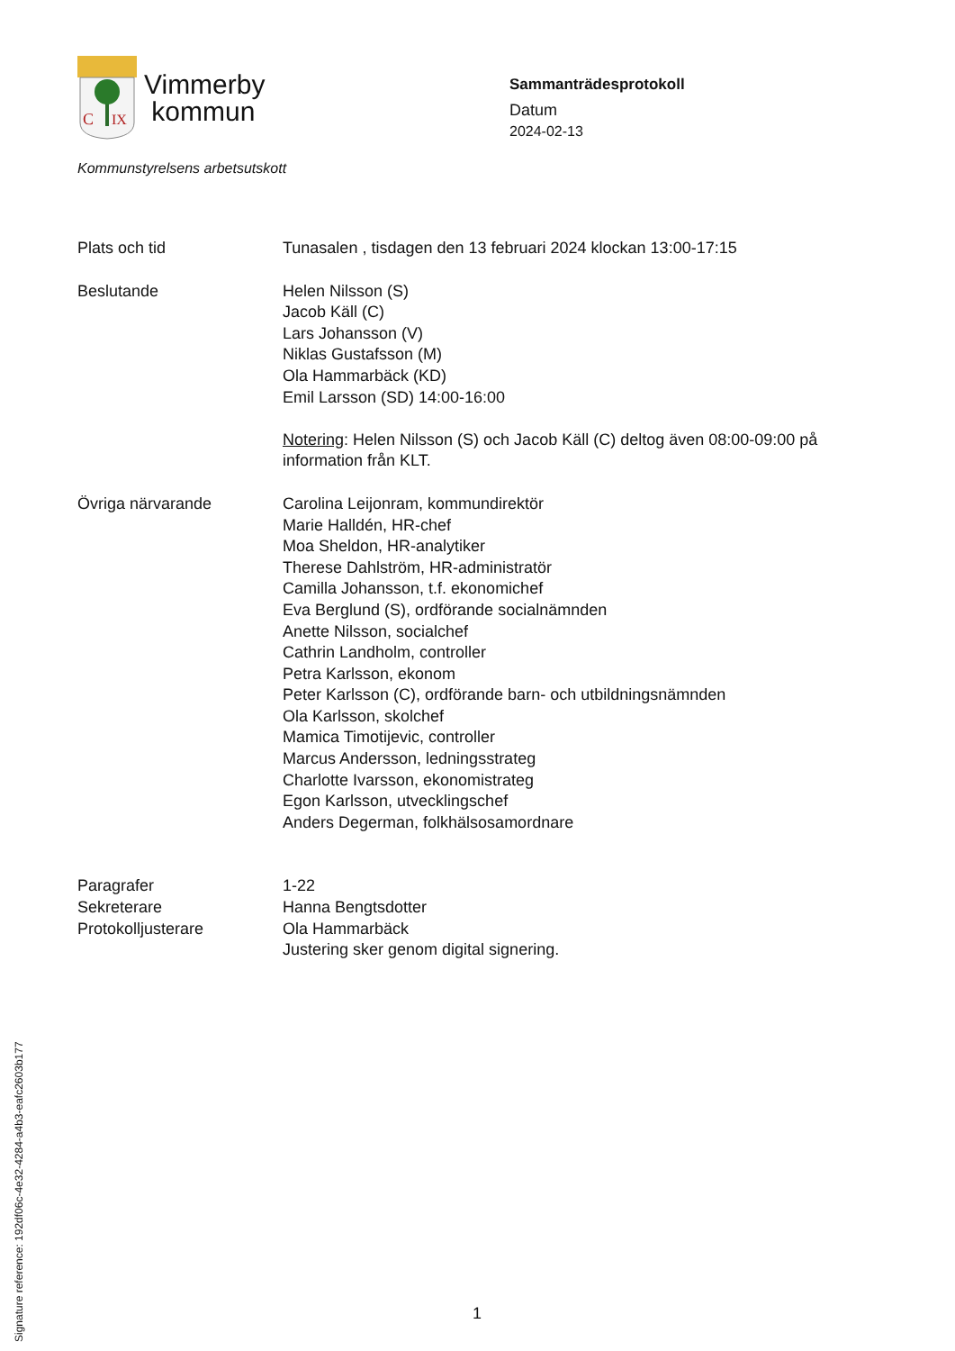C
IX
Vimmerby
kommun
Sammanträdesprotokoll
Datum
2024-02-13
Kommunstyrelsens arbetsutskott
Plats och tid Tunasalen , tisdagen den 13 februari 2024 klockan 13:00-17:15
Beslutande Helen Nilsson (S)
Jacob Käll (C)
Lars Johansson (V)
Niklas Gustafsson (M)
Ola Hammarbäck (KD)
Emil Larsson (SD) 14:00-16:00
Notering: Helen Nilsson (S) och Jacob Käll (C) deltog även 08:00-09:00 på information från KLT.
Övriga närvarande Carolina Leijonram, kommundirektör
Marie Halldén, HR-chef
Moa Sheldon, HR-analytiker
Therese Dahlström, HR-administratör
Camilla Johansson, t.f. ekonomichef
Eva Berglund (S), ordförande socialnämnden
Anette Nilsson, socialchef
Cathrin Landholm, controller
Petra Karlsson, ekonom
Peter Karlsson (C), ordförande barn- och utbildningsnämnden
Ola Karlsson, skolchef
Mamica Timotijevic, controller
Marcus Andersson, ledningsstrateg
Charlotte Ivarsson, ekonomistrateg
Egon Karlsson, utvecklingschef
Anders Degerman, folkhälsosamordnare
Paragrafer
Sekreterare
Protokolljusterare
1-22
Hanna Bengtsdotter
Ola Hammarbäck
Justering sker genom digital signering.
Signature reference: 192df06c-4e32-4284-a4b3-eafc2603b177
1